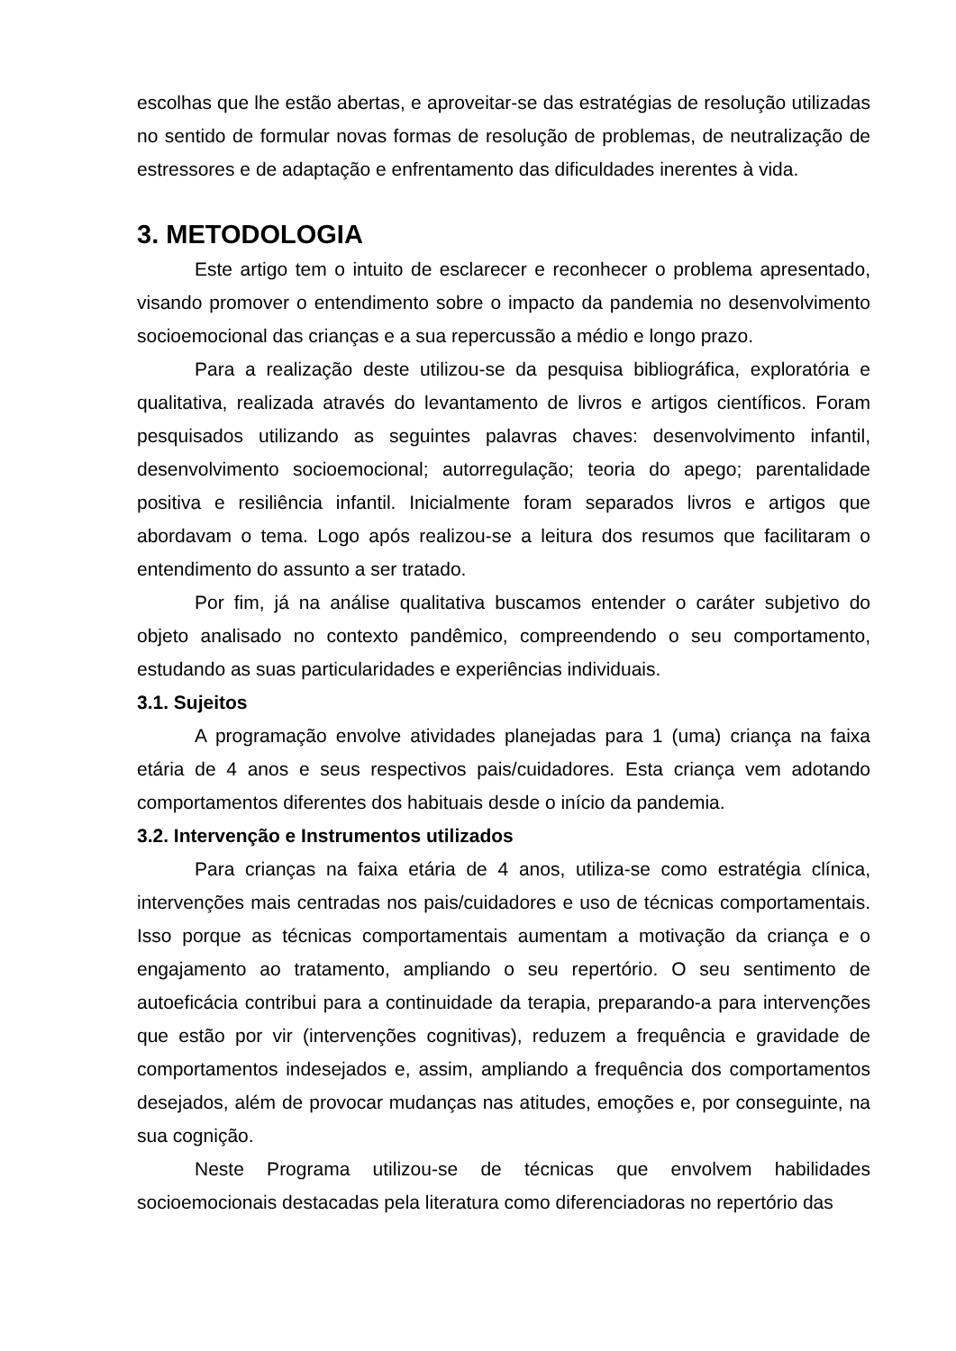escolhas que lhe estão abertas, e aproveitar-se das estratégias de resolução utilizadas no sentido de formular novas formas de resolução de problemas, de neutralização de estressores e de adaptação e enfrentamento das dificuldades inerentes à vida.
3. METODOLOGIA
Este artigo tem o intuito de esclarecer e reconhecer o problema apresentado, visando promover o entendimento sobre o impacto da pandemia no desenvolvimento socioemocional das crianças e a sua repercussão a médio e longo prazo.
Para a realização deste utilizou-se da pesquisa bibliográfica, exploratória e qualitativa, realizada através do levantamento de livros e artigos científicos. Foram pesquisados utilizando as seguintes palavras chaves: desenvolvimento infantil, desenvolvimento socioemocional; autorregulação; teoria do apego; parentalidade positiva e resiliência infantil. Inicialmente foram separados livros e artigos que abordavam o tema. Logo após realizou-se a leitura dos resumos que facilitaram o entendimento do assunto a ser tratado.
Por fim, já na análise qualitativa buscamos entender o caráter subjetivo do objeto analisado no contexto pandêmico, compreendendo o seu comportamento, estudando as suas particularidades e experiências individuais.
3.1. Sujeitos
A programação envolve atividades planejadas para 1 (uma) criança na faixa etária de 4 anos e seus respectivos pais/cuidadores. Esta criança vem adotando comportamentos diferentes dos habituais desde o início da pandemia.
3.2. Intervenção e Instrumentos utilizados
Para crianças na faixa etária de 4 anos, utiliza-se como estratégia clínica, intervenções mais centradas nos pais/cuidadores e uso de técnicas comportamentais. Isso porque as técnicas comportamentais aumentam a motivação da criança e o engajamento ao tratamento, ampliando o seu repertório. O seu sentimento de autoeficácia contribui para a continuidade da terapia, preparando-a para intervenções que estão por vir (intervenções cognitivas), reduzem a frequência e gravidade de comportamentos indesejados e, assim, ampliando a frequência dos comportamentos desejados, além de provocar mudanças nas atitudes, emoções e, por conseguinte, na sua cognição.
Neste Programa utilizou-se de técnicas que envolvem habilidades socioemocionais destacadas pela literatura como diferenciadoras no repertório das